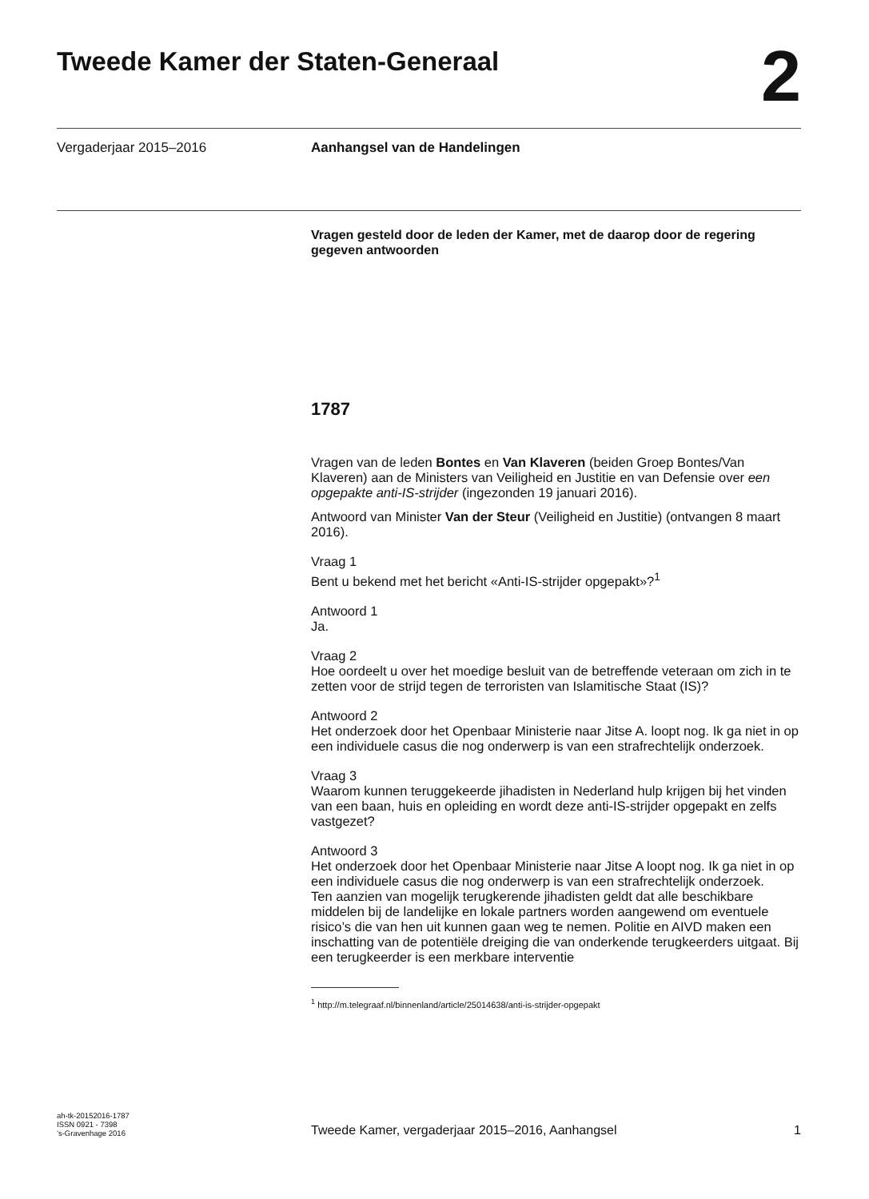Tweede Kamer der Staten-Generaal
2
Vergaderjaar 2015–2016 Aanhangsel van de Handelingen
Vragen gesteld door de leden der Kamer, met de daarop door de regering gegeven antwoorden
1787
Vragen van de leden Bontes en Van Klaveren (beiden Groep Bontes/Van Klaveren) aan de Ministers van Veiligheid en Justitie en van Defensie over een opgepakte anti-IS-strijder (ingezonden 19 januari 2016).
Antwoord van Minister Van der Steur (Veiligheid en Justitie) (ontvangen 8 maart 2016).
Vraag 1
Bent u bekend met het bericht «Anti-IS-strijder opgepakt»?<sup>1</sup>
Antwoord 1
Ja.
Vraag 2
Hoe oordeelt u over het moedige besluit van de betreffende veteraan om zich in te zetten voor de strijd tegen de terroristen van Islamitische Staat (IS)?
Antwoord 2
Het onderzoek door het Openbaar Ministerie naar Jitse A. loopt nog. Ik ga niet in op een individuele casus die nog onderwerp is van een strafrechtelijk onderzoek.
Vraag 3
Waarom kunnen teruggekeerde jihadisten in Nederland hulp krijgen bij het vinden van een baan, huis en opleiding en wordt deze anti-IS-strijder opgepakt en zelfs vastgezet?
Antwoord 3
Het onderzoek door het Openbaar Ministerie naar Jitse A loopt nog. Ik ga niet in op een individuele casus die nog onderwerp is van een strafrechtelijk onderzoek.
Ten aanzien van mogelijk terugkerende jihadisten geldt dat alle beschikbare middelen bij de landelijke en lokale partners worden aangewend om eventuele risico’s die van hen uit kunnen gaan weg te nemen. Politie en AIVD maken een inschatting van de potentiële dreiging die van onderkende terugkeerders uitgaat. Bij een terugkeerder is een merkbare interventie
<sup>1</sup> http://m.telegraaf.nl/binnenland/article/25014638/anti-is-strijder-opgepakt
ah-tk-20152016-1787
ISSN 0921 - 7398
’s-Gravenhage 2016
Tweede Kamer, vergaderjaar 2015–2016, Aanhangsel
1